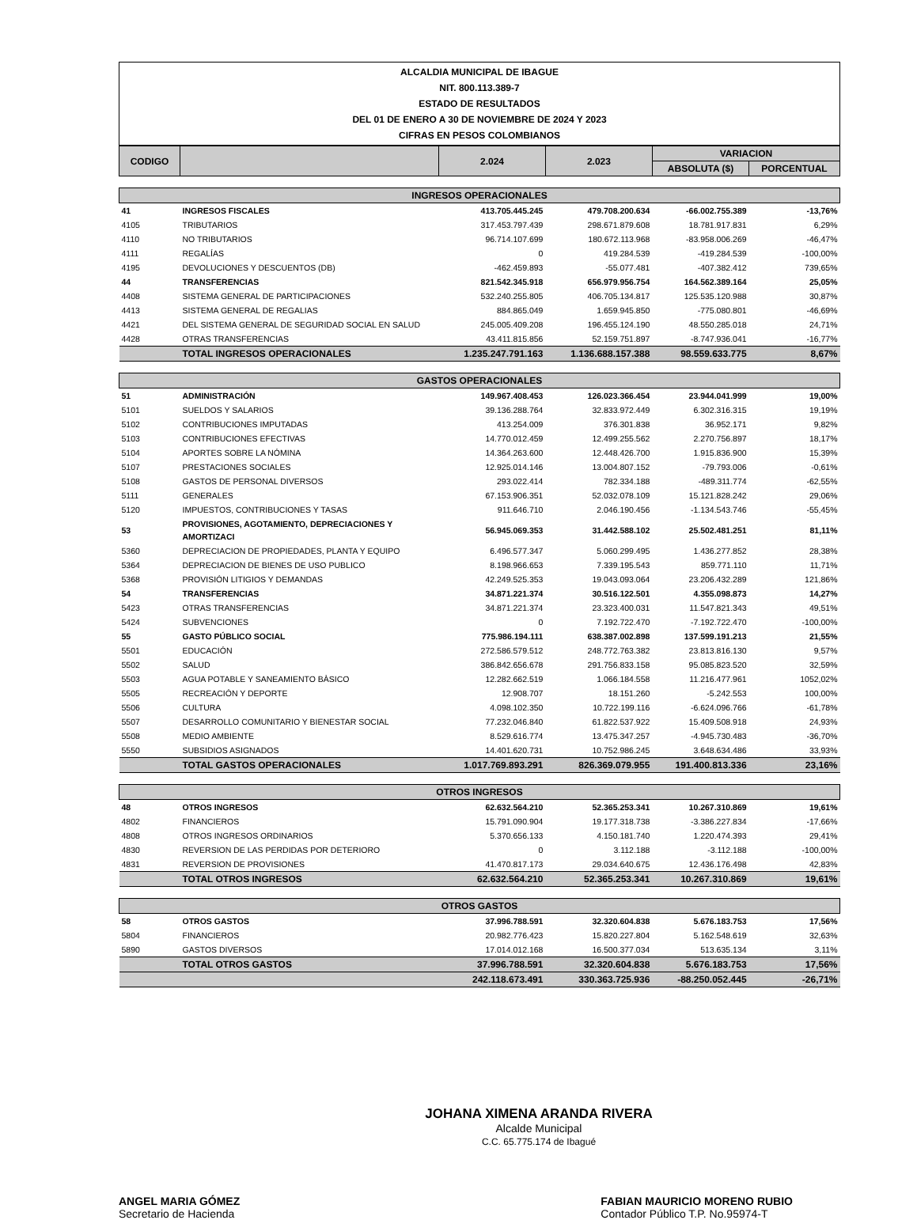ALCALDIA MUNICIPAL DE IBAGUE
NIT. 800.113.389-7
ESTADO DE RESULTADOS
DEL 01 DE ENERO A 30 DE NOVIEMBRE DE 2024 Y 2023
CIFRAS EN PESOS COLOMBIANOS
| CODIGO | | 2.024 | 2.023 | VARIACION | |
| --- | --- | --- | --- | --- | --- |
| | | | | ABSOLUTA ($) | PORCENTUAL |
| INGRESOS OPERACIONALES | | | | | |
| 41 | INGRESOS FISCALES | 413.705.445.245 | 479.708.200.634 | -66.002.755.389 | -13,76% |
| 4105 | TRIBUTARIOS | 317.453.797.439 | 298.671.879.608 | 18.781.917.831 | 6,29% |
| 4110 | NO TRIBUTARIOS | 96.714.107.699 | 180.672.113.968 | -83.958.006.269 | -46,47% |
| 4111 | REGALÍAS | 0 | 419.284.539 | -419.284.539 | -100,00% |
| 4195 | DEVOLUCIONES Y DESCUENTOS (DB) | -462.459.893 | -55.077.481 | -407.382.412 | 739,65% |
| 44 | TRANSFERENCIAS | 821.542.345.918 | 656.979.956.754 | 164.562.389.164 | 25,05% |
| 4408 | SISTEMA GENERAL DE PARTICIPACIONES | 532.240.255.805 | 406.705.134.817 | 125.535.120.988 | 30,87% |
| 4413 | SISTEMA GENERAL DE REGALIAS | 884.865.049 | 1.659.945.850 | -775.080.801 | -46,69% |
| 4421 | DEL SISTEMA GENERAL DE SEGURIDAD SOCIAL EN SALUD | 245.005.409.208 | 196.455.124.190 | 48.550.285.018 | 24,71% |
| 4428 | OTRAS TRANSFERENCIAS | 43.411.815.856 | 52.159.751.897 | -8.747.936.041 | -16,77% |
| | TOTAL INGRESOS OPERACIONALES | 1.235.247.791.163 | 1.136.688.157.388 | 98.559.633.775 | 8,67% |
| GASTOS OPERACIONALES | | | | | |
| 51 | ADMINISTRACIÓN | 149.967.408.453 | 126.023.366.454 | 23.944.041.999 | 19,00% |
| 5101 | SUELDOS Y SALARIOS | 39.136.288.764 | 32.833.972.449 | 6.302.316.315 | 19,19% |
| 5102 | CONTRIBUCIONES IMPUTADAS | 413.254.009 | 376.301.838 | 36.952.171 | 9,82% |
| 5103 | CONTRIBUCIONES EFECTIVAS | 14.770.012.459 | 12.499.255.562 | 2.270.756.897 | 18,17% |
| 5104 | APORTES SOBRE LA NÓMINA | 14.364.263.600 | 12.448.426.700 | 1.915.836.900 | 15,39% |
| 5107 | PRESTACIONES SOCIALES | 12.925.014.146 | 13.004.807.152 | -79.793.006 | -0,61% |
| 5108 | GASTOS DE PERSONAL DIVERSOS | 293.022.414 | 782.334.188 | -489.311.774 | -62,55% |
| 5111 | GENERALES | 67.153.906.351 | 52.032.078.109 | 15.121.828.242 | 29,06% |
| 5120 | IMPUESTOS, CONTRIBUCIONES Y TASAS | 911.646.710 | 2.046.190.456 | -1.134.543.746 | -55,45% |
| 53 | PROVISIONES, AGOTAMIENTO, DEPRECIACIONES Y AMORTIZACI | 56.945.069.353 | 31.442.588.102 | 25.502.481.251 | 81,11% |
| 5360 | DEPRECIACION DE PROPIEDADES, PLANTA Y EQUIPO | 6.496.577.347 | 5.060.299.495 | 1.436.277.852 | 28,38% |
| 5364 | DEPRECIACION DE BIENES DE USO PUBLICO | 8.198.966.653 | 7.339.195.543 | 859.771.110 | 11,71% |
| 5368 | PROVISIÓN LITIGIOS Y DEMANDAS | 42.249.525.353 | 19.043.093.064 | 23.206.432.289 | 121,86% |
| 54 | TRANSFERENCIAS | 34.871.221.374 | 30.516.122.501 | 4.355.098.873 | 14,27% |
| 5423 | OTRAS TRANSFERENCIAS | 34.871.221.374 | 23.323.400.031 | 11.547.821.343 | 49,51% |
| 5424 | SUBVENCIONES | 0 | 7.192.722.470 | -7.192.722.470 | -100,00% |
| 55 | GASTO PÚBLICO SOCIAL | 775.986.194.111 | 638.387.002.898 | 137.599.191.213 | 21,55% |
| 5501 | EDUCACIÓN | 272.586.579.512 | 248.772.763.382 | 23.813.816.130 | 9,57% |
| 5502 | SALUD | 386.842.656.678 | 291.756.833.158 | 95.085.823.520 | 32,59% |
| 5503 | AGUA POTABLE Y SANEAMIENTO BÀSICO | 12.282.662.519 | 1.066.184.558 | 11.216.477.961 | 1052,02% |
| 5505 | RECREACIÓN Y DEPORTE | 12.908.707 | 18.151.260 | -5.242.553 | 100,00% |
| 5506 | CULTURA | 4.098.102.350 | 10.722.199.116 | -6.624.096.766 | -61,78% |
| 5507 | DESARROLLO COMUNITARIO Y BIENESTAR SOCIAL | 77.232.046.840 | 61.822.537.922 | 15.409.508.918 | 24,93% |
| 5508 | MEDIO AMBIENTE | 8.529.616.774 | 13.475.347.257 | -4.945.730.483 | -36,70% |
| 5550 | SUBSIDIOS ASIGNADOS | 14.401.620.731 | 10.752.986.245 | 3.648.634.486 | 33,93% |
| | TOTAL GASTOS OPERACIONALES | 1.017.769.893.291 | 826.369.079.955 | 191.400.813.336 | 23,16% |
| OTROS INGRESOS | | | | | |
| 48 | OTROS INGRESOS | 62.632.564.210 | 52.365.253.341 | 10.267.310.869 | 19,61% |
| 4802 | FINANCIEROS | 15.791.090.904 | 19.177.318.738 | -3.386.227.834 | -17,66% |
| 4808 | OTROS INGRESOS ORDINARIOS | 5.370.656.133 | 4.150.181.740 | 1.220.474.393 | 29,41% |
| 4830 | REVERSION DE LAS PERDIDAS POR DETERIORO | 0 | 3.112.188 | -3.112.188 | -100,00% |
| 4831 | REVERSION DE PROVISIONES | 41.470.817.173 | 29.034.640.675 | 12.436.176.498 | 42,83% |
| | TOTAL OTROS INGRESOS | 62.632.564.210 | 52.365.253.341 | 10.267.310.869 | 19,61% |
| OTROS GASTOS | | | | | |
| 58 | OTROS GASTOS | 37.996.788.591 | 32.320.604.838 | 5.676.183.753 | 17,56% |
| 5804 | FINANCIEROS | 20.982.776.423 | 15.820.227.804 | 5.162.548.619 | 32,63% |
| 5890 | GASTOS DIVERSOS | 17.014.012.168 | 16.500.377.034 | 513.635.134 | 3,11% |
| | TOTAL OTROS GASTOS | 37.996.788.591 | 32.320.604.838 | 5.676.183.753 | 17,56% |
| | | 242.118.673.491 | 330.363.725.936 | -88.250.052.445 | -26,71% |
JOHANA XIMENA ARANDA RIVERA
Alcalde Municipal
C.C. 65.775.174 de Ibagué
ANGEL MARIA GÓMEZ
Secretario de Hacienda
FABIAN MAURICIO MORENO RUBIO
Contador Público T.P. No.95974-T